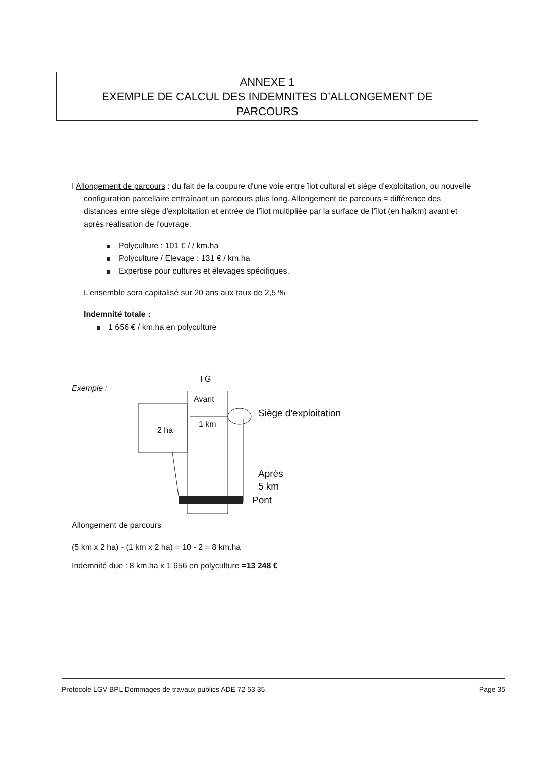ANNEXE 1
EXEMPLE DE CALCUL DES INDEMNITES D’ALLONGEMENT DE
PARCOURS
I Allongement de parcours : du fait de la coupure d'une voie entre îlot cultural et siège d'exploitation, ou nouvelle configuration parcellaire entraînant un parcours plus long. Allongement de parcours = différence des distances entre siège d'exploitation et entrée de l'îlot multipliée par la surface de l'îlot (en ha/km) avant et après réalisation de l'ouvrage.
Polyculture : 101 € / / km.ha
Polyculture / Elevage : 131 € / km.ha
Expertise pour cultures et élevages spécifiques.
L'ensemble sera capitalisé sur 20 ans aux taux de 2,5 %
Indemnité totale :
1 656 € / km.ha en polyculture
Exemple :
I G
Avant
1 km
2 ha
Siège d'exploitation
Après
5 km
Pont
Allongement de parcours
(5 km x 2 ha) - (1 km x 2 ha) = 10 - 2 = 8 km.ha
Indemnité due : 8 km.ha x 1 656 en polyculture =13 248 €
Protocole LGV BPL Dommages de travaux publics ADE 72 53 35 Page 35